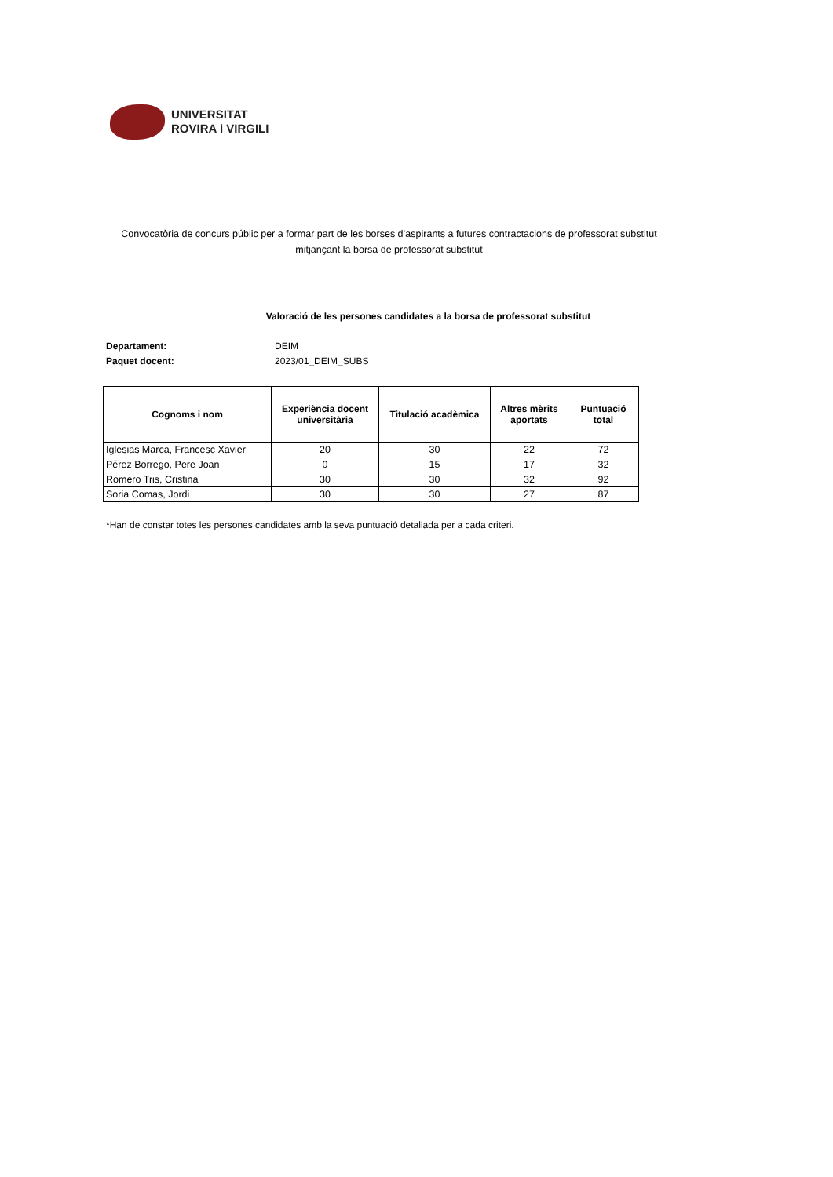UNIVERSITAT
ROVIRA i VIRGILI
Convocatòria de concurs públic per a formar part de les borses d’aspirants a futures contractacions de professorat substitut mitjançant la borsa de professorat substitut
Valoració de les persones candidates a la borsa de professorat substitut
Departament: DEIM
Paquet docent: 2023/01_DEIM_SUBS
| Cognoms i nom | Experiència docent universitària | Titulació acadèmica | Altres mèrits aportats | Puntuació total |
| --- | --- | --- | --- | --- |
| Iglesias Marca, Francesc Xavier | 20 | 30 | 22 | 72 |
| Pérez Borrego, Pere Joan | 0 | 15 | 17 | 32 |
| Romero Tris, Cristina | 30 | 30 | 32 | 92 |
| Soria Comas, Jordi | 30 | 30 | 27 | 87 |
*Han de constar totes les persones candidates amb la seva puntuació detallada per a cada criteri.